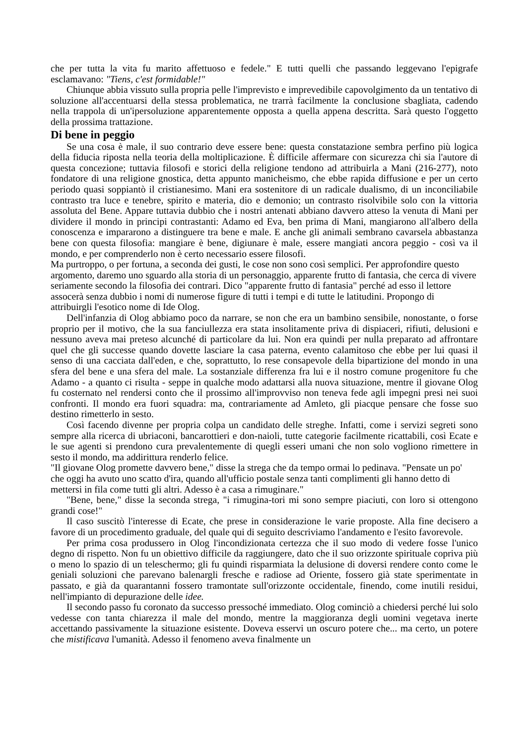che per tutta la vita fu marito affettuoso e fedele." E tutti quelli che passando leggevano l'epigrafe esclamavano: "Tiens, c'est formidable!"
Chiunque abbia vissuto sulla propria pelle l'imprevisto e imprevedibile capovolgimento da un tentativo di soluzione all'accentuarsi della stessa problematica, ne trarrà facilmente la conclusione sbagliata, cadendo nella trappola di un'ipersoluzione apparentemente opposta a quella appena descritta. Sarà questo l'oggetto della prossima trattazione.
Di bene in peggio
Se una cosa è male, il suo contrario deve essere bene: questa constatazione sembra perfino più logica della fiducia riposta nella teoria della moltiplicazione. È difficile affermare con sicurezza chi sia l'autore di questa concezione; tuttavia filosofi e storici della religione tendono ad attribuirla a Mani (216-277), noto fondatore di una religione gnostica, detta appunto manicheismo, che ebbe rapida diffusione e per un certo periodo quasi soppiantò il cristianesimo. Mani era sostenitore di un radicale dualismo, di un inconciliabile contrasto tra luce e tenebre, spirito e materia, dio e demonio; un contrasto risolvibile solo con la vittoria assoluta del Bene. Appare tuttavia dubbio che i nostri antenati abbiano davvero atteso la venuta di Mani per dividere il mondo in principi contrastanti: Adamo ed Eva, ben prima di Mani, mangiarono all'albero della conoscenza e impararono a distinguere tra bene e male. E anche gli animali sembrano cavarsela abbastanza bene con questa filosofia: mangiare è bene, digiunare è male, essere mangiati ancora peggio - così va il mondo, e per comprenderlo non è certo necessario essere filosofi.
Ma purtroppo, o per fortuna, a seconda dei gusti, le cose non sono così semplici. Per approfondire questo argomento, daremo uno sguardo alla storia di un personaggio, apparente frutto di fantasia, che cerca di vivere seriamente secondo la filosofia dei contrari. Dico "apparente frutto di fantasia" perché ad esso il lettore assocerà senza dubbio i nomi di numerose figure di tutti i tempi e di tutte le latitudini. Propongo di attribuirgli l'esotico nome di Ide Olog.
Dell'infanzia di Olog abbiamo poco da narrare, se non che era un bambino sensibile, nonostante, o forse proprio per il motivo, che la sua fanciullezza era stata insolitamente priva di dispiaceri, rifiuti, delusioni e nessuno aveva mai preteso alcunché di particolare da lui. Non era quindi per nulla preparato ad affrontare quel che gli successe quando dovette lasciare la casa paterna, evento calamitoso che ebbe per lui quasi il senso di una cacciata dall'eden, e che, soprattutto, lo rese consapevole della bipartizione del mondo in una sfera del bene e una sfera del male. La sostanziale differenza fra lui e il nostro comune progenitore fu che Adamo - a quanto ci risulta - seppe in qualche modo adattarsi alla nuova situazione, mentre il giovane Olog fu costernato nel rendersi conto che il prossimo all'improvviso non teneva fede agli impegni presi nei suoi confronti. Il mondo era fuori squadra: ma, contrariamente ad Amleto, gli piacque pensare che fosse suo destino rimetterlo in sesto.
Così facendo divenne per propria colpa un candidato delle streghe. Infatti, come i servizi segreti sono sempre alla ricerca di ubriaconi, bancarottieri e don-naioli, tutte categorie facilmente ricattabili, così Ecate e le sue agenti si prendono cura prevalentemente di quegli esseri umani che non solo vogliono rimettere in sesto il mondo, ma addirittura renderlo felice.
"Il giovane Olog promette davvero bene," disse la strega che da tempo ormai lo pedinava. "Pensate un po' che oggi ha avuto uno scatto d'ira, quando all'ufficio postale senza tanti complimenti gli hanno detto di mettersi in fila come tutti gli altri. Adesso è a casa a rimuginare."
"Bene, bene," disse la seconda strega, "i rimugina-tori mi sono sempre piaciuti, con loro si ottengono grandi cose!"
Il caso suscitò l'interesse di Ecate, che prese in considerazione le varie proposte. Alla fine decisero a favore di un procedimento graduale, del quale qui di seguito descriviamo l'andamento e l'esito favorevole.
Per prima cosa produssero in Olog l'incondizionata certezza che il suo modo di vedere fosse l'unico degno di rispetto. Non fu un obiettivo difficile da raggiungere, dato che il suo orizzonte spirituale copriva più o meno lo spazio di un teleschermo; gli fu quindi risparmiata la delusione di doversi rendere conto come le geniali soluzioni che parevano balenargli fresche e radiose ad Oriente, fossero già state sperimentate in passato, e già da quarantanni fossero tramontate sull'orizzonte occidentale, finendo, come inutili residui, nell'impianto di depurazione delle idee.
Il secondo passo fu coronato da successo pressoché immediato. Olog cominciò a chiedersi perché lui solo vedesse con tanta chiarezza il male del mondo, mentre la maggioranza degli uomini vegetava inerte accettando passivamente la situazione esistente. Doveva esservi un oscuro potere che... ma certo, un potere che mistificava l'umanità. Adesso il fenomeno aveva finalmente un